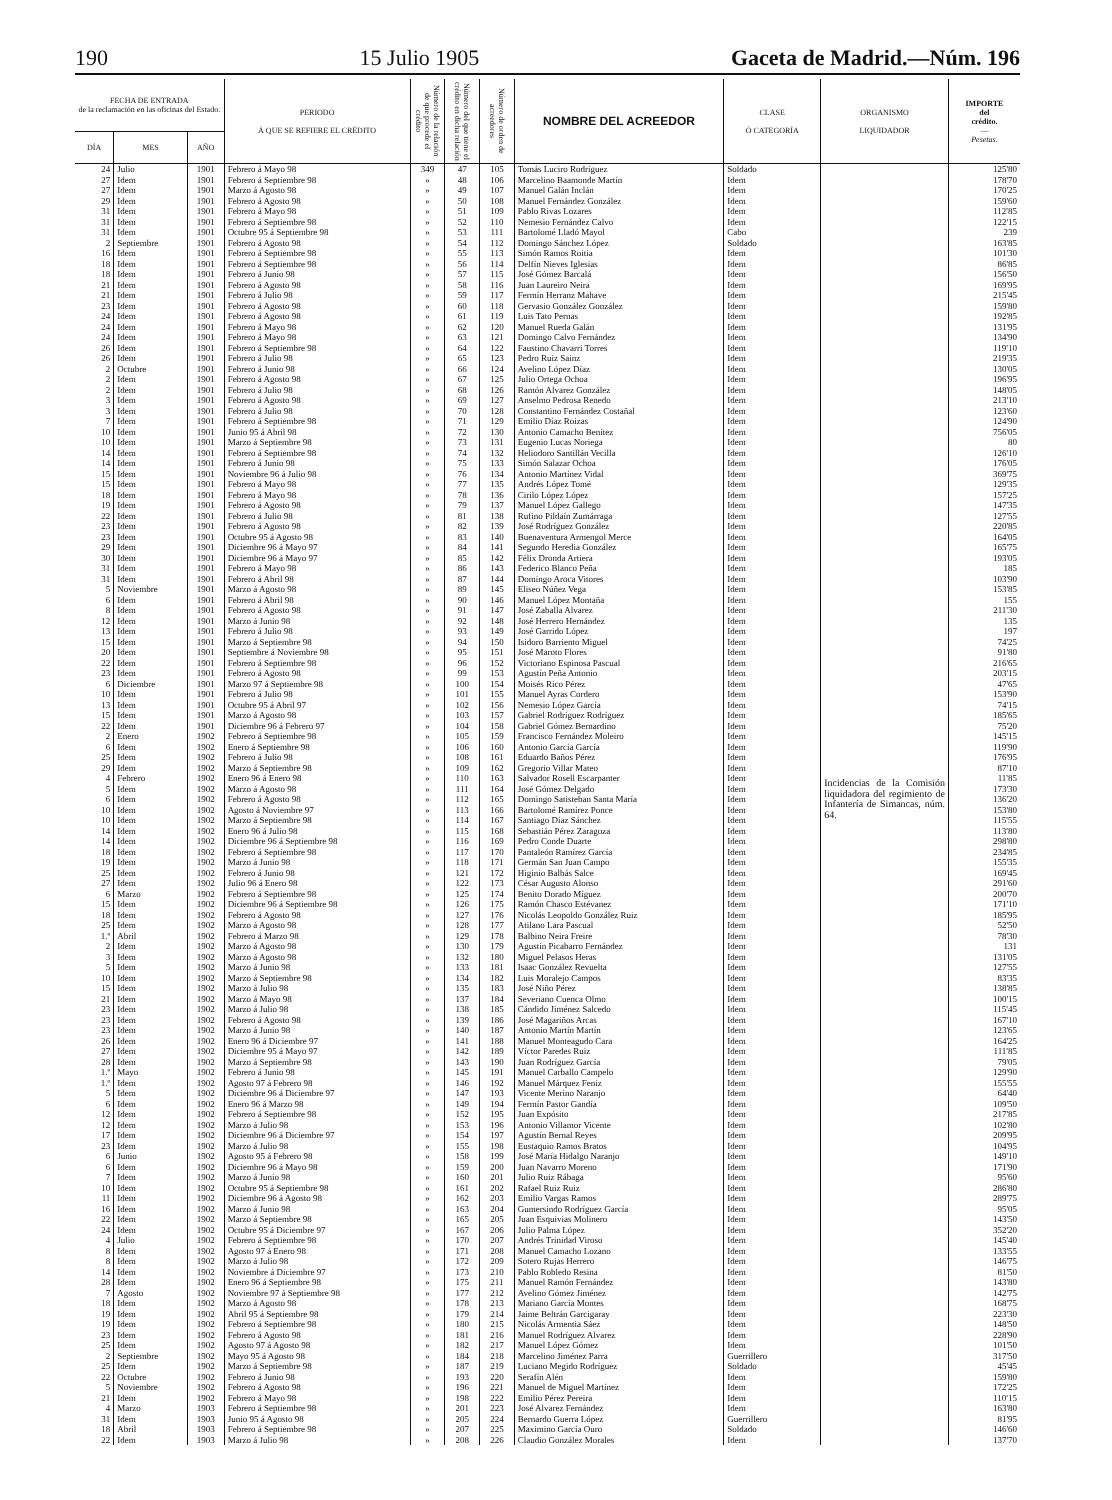190 15 Julio 1905 Gaceta de Madrid.—Núm. 196
| FECHA DE ENTRADA de la reclamación en las oficinas del Estado. | | | PERIODO Á QUE SE REFIERE EL CRÉDITO | Número de la relación de que procede el crédito | Número del que tiene el crédito en dicha relación | Número de orden de acreedores | NOMBRE DEL ACREEDOR | CLASE Ó CATEGORÍA | ORGANISMO LIQUIDADOR | IMPORTE del crédito. — Pesetas. |
| --- | --- | --- | --- | --- | --- | --- | --- | --- | --- | --- |
| DÍA | MES | AÑO | | | | | | | | |
| 24 | Julio | 1901 | Febrero á Mayo 98 | 349 | 47 | 105 | Tomás Luciro Rodríguez | Soldado | | 125'80 |
| 27 | Idem | 1901 | Febrero á Septiembre 98 | » | 48 | 106 | Marcelino Baamonde Martín | Idem | | 178'70 |
| 27 | Idem | 1901 | Marzo á Agosto 98 | » | 49 | 107 | Manuel Galán Inclán | Idem | | 170'25 |
| 29 | Idem | 1901 | Febrero á Agosto 98 | » | 50 | 108 | Manuel Fernández González | Idem | | 159'60 |
| 31 | Idem | 1901 | Febrero á Mayo 98 | » | 51 | 109 | Pablo Rivas Lozares | Idem | | 112'85 |
| 31 | Idem | 1901 | Febrero á Septiembre 98 | » | 52 | 110 | Nemesio Fernández Calvo | Idem | | 122'15 |
| 31 | Idem | 1901 | Octubre 95 á Septiembre 98 | » | 53 | 111 | Bartolomé Lladó Mayol | Cabo | | 239 |
| 2 | Septiembre | 1901 | Febrero á Agosto 98 | » | 54 | 112 | Domingo Sánchez López | Soldado | | 163'85 |
| 16 | Idem | 1901 | Febrero á Septiembre 98 | » | 55 | 113 | Simón Ramos Roitia | Idem | | 101'30 |
| 18 | Idem | 1901 | Febrero á Septiembre 98 | » | 56 | 114 | Delfín Nieves Iglesias | Idem | | 86'85 |
| 18 | Idem | 1901 | Febrero á Junio 98 | » | 57 | 115 | José Gómez Barcalá | Idem | | 156'50 |
| 21 | Idem | 1901 | Febrero á Agosto 98 | » | 58 | 116 | Juan Laureiro Neira | Idem | | 169'95 |
| 21 | Idem | 1901 | Febrero á Julio 98 | » | 59 | 117 | Fermín Herranz Mahave | Idem | | 215'45 |
| 23 | Idem | 1901 | Febrero á Agosto 98 | » | 60 | 118 | Gervasio González González | Idem | | 159'80 |
| 24 | Idem | 1901 | Febrero á Agosto 98 | » | 61 | 119 | Luis Tato Pernas | Idem | | 192'85 |
| 24 | Idem | 1901 | Febrero á Mayo 98 | » | 62 | 120 | Manuel Rueda Galán | Idem | | 131'95 |
| 24 | Idem | 1901 | Febrero á Mayo 98 | » | 63 | 121 | Domingo Calvo Fernández | Idem | | 134'90 |
| 26 | Idem | 1901 | Febrero á Septiembre 98 | » | 64 | 122 | Faustino Chavarri Torres | Idem | | 119'10 |
| 26 | Idem | 1901 | Febrero á Julio 98 | » | 65 | 123 | Pedro Ruiz Sainz | Idem | | 219'35 |
| 2 | Octubre | 1901 | Febrero á Junio 98 | » | 66 | 124 | Avelino López Díaz | Idem | | 130'05 |
| 2 | Idem | 1901 | Febrero á Agosto 98 | » | 67 | 125 | Julio Ortega Ochoa | Idem | | 196'95 |
| 2 | Idem | 1901 | Febrero á Julio 98 | » | 68 | 126 | Ramón Alvarez González | Idem | | 148'05 |
| 3 | Idem | 1901 | Febrero á Agosto 98 | » | 69 | 127 | Anselmo Pedrosa Renedo | Idem | | 213'10 |
| 3 | Idem | 1901 | Febrero á Julio 98 | » | 70 | 128 | Constantino Fernández Costañal | Idem | | 123'60 |
| 7 | Idem | 1901 | Febrero á Septiembre 98 | » | 71 | 129 | Emilio Díaz Roizas | Idem | | 124'90 |
| 10 | Idem | 1901 | Junio 95 á Abril 98 | » | 72 | 130 | Antonio Camacho Benítez | Idem | | 756'05 |
| 10 | Idem | 1901 | Marzo á Septiembre 98 | » | 73 | 131 | Eugenio Lucas Noriega | Idem | | 80 |
| 14 | Idem | 1901 | Febrero á Septiembre 98 | » | 74 | 132 | Heliodoro Santillán Vecilla | Idem | | 126'10 |
| 14 | Idem | 1901 | Febrero á Junio 98 | » | 75 | 133 | Simón Salazar Ochoa | Idem | | 176'05 |
| 15 | Idem | 1901 | Noviembre 96 á Julio 98 | » | 76 | 134 | Antonio Martínez Vidal | Idem | | 369'75 |
| 15 | Idem | 1901 | Febrero á Mayo 98 | » | 77 | 135 | Andrés López Tomé | Idem | | 129'35 |
| 18 | Idem | 1901 | Febrero á Mayo 98 | » | 78 | 136 | Cirilo López López | Idem | | 157'25 |
| 19 | Idem | 1901 | Febrero á Agosto 98 | » | 79 | 137 | Manuel López Gallego | Idem | | 147'35 |
| 22 | Idem | 1901 | Febrero á Julio 98 | » | 81 | 138 | Rufino Pildaín Zumárraga | Idem | | 127'55 |
| 23 | Idem | 1901 | Febrero á Agosto 98 | » | 82 | 139 | José Rodríguez González | Idem | | 220'85 |
| 23 | Idem | 1901 | Octubre 95 á Agosto 98 | » | 83 | 140 | Buenaventura Armengol Merce | Idem | | 164'05 |
| 29 | Idem | 1901 | Diciembre 96 á Mayo 97 | » | 84 | 141 | Segundo Heredia González | Idem | | 165'75 |
| 30 | Idem | 1901 | Diciembre 96 á Mayo 97 | » | 85 | 142 | Félix Dronda Artiera | Idem | | 193'05 |
| 31 | Idem | 1901 | Febrero á Mayo 98 | » | 86 | 143 | Federico Blanco Peña | Idem | | 185 |
| 31 | Idem | 1901 | Febrero á Abril 98 | » | 87 | 144 | Domingo Aroca Vitores | Idem | | 103'90 |
| 5 | Noviembre | 1901 | Marzo á Agosto 98 | » | 89 | 145 | Eliseo Núñez Vega | Idem | | 153'85 |
| 6 | Idem | 1901 | Febrero á Abril 98 | » | 90 | 146 | Manuel López Montaña | Idem | | 155 |
| 8 | Idem | 1901 | Febrero á Agosto 98 | » | 91 | 147 | José Zaballa Alvarez | Idem | | 211'30 |
| 12 | Idem | 1901 | Marzo á Junio 98 | » | 92 | 148 | José Herrero Hernández | Idem | | 135 |
| 13 | Idem | 1901 | Febrero á Julio 98 | » | 93 | 149 | José Garrido López | Idem | | 197 |
| 15 | Idem | 1901 | Marzo á Septiembre 98 | » | 94 | 150 | Isidoro Barriento Miguel | Idem | | 74'25 |
| 20 | Idem | 1901 | Septiembre á Noviembre 98 | » | 95 | 151 | José Maroto Flores | Idem | | 91'80 |
| 22 | Idem | 1901 | Febrero á Septiembre 98 | » | 96 | 152 | Victoriano Espinosa Pascual | Idem | | 216'65 |
| 23 | Idem | 1901 | Febrero á Agosto 98 | » | 99 | 153 | Agustín Peña Antonio | Idem | | 203'15 |
| 6 | Diciembre | 1901 | Marzo 97 á Septiembre 98 | » | 100 | 154 | Moisés Rico Pérez | Idem | | 47'65 |
| 10 | Idem | 1901 | Febrero á Julio 98 | » | 101 | 155 | Manuel Ayras Cordero | Idem | | 153'90 |
| 13 | Idem | 1901 | Octubre 95 á Abril 97 | » | 102 | 156 | Nemesio López García | Idem | | 74'15 |
| 15 | Idem | 1901 | Marzo á Agosto 98 | » | 103 | 157 | Gabriel Rodríguez Rodríguez | Idem | | 185'65 |
| 22 | Idem | 1901 | Diciembre 96 á Febrero 97 | » | 104 | 158 | Gabriel Gómez Bernardino | Idem | | 75'20 |
| 2 | Enero | 1902 | Febrero á Septiembre 98 | » | 105 | 159 | Francisco Fernández Moleiro | Idem | | 145'15 |
| 6 | Idem | 1902 | Enero á Septiembre 98 | » | 106 | 160 | Antonio García García | Idem | | 119'90 |
| 25 | Idem | 1902 | Febrero á Julio 98 | » | 108 | 161 | Eduardo Baños Pérez | Idem | | 176'95 |
| 29 | Idem | 1902 | Marzo á Septiembre 98 | » | 109 | 162 | Gregorio Villar Mateo | Idem | | 87'10 |
| 4 | Febrero | 1902 | Enero 96 á Enero 98 | » | 110 | 163 | Salvador Rosell Escarpanter | Idem | Incidencias de la Comisión liquidadora del regimiento de Infantería de Simancas, núm. 64. | 11'85 |
| 5 | Idem | 1902 | Marzo á Agosto 98 | » | 111 | 164 | José Gómez Delgado | Idem | | 173'30 |
| 6 | Idem | 1902 | Febrero á Agosto 98 | » | 112 | 165 | Domingo Satisteban Santa María | Idem | | 136'20 |
| 10 | Idem | 1902 | Agosto á Noviembre 97 | » | 113 | 166 | Bartolomé Ramírez Ponce | Idem | | 153'80 |
| 10 | Idem | 1902 | Marzo á Septiembre 98 | » | 114 | 167 | Santiago Díaz Sánchez | Idem | | 115'55 |
| 14 | Idem | 1902 | Enero 96 á Julio 98 | » | 115 | 168 | Sebastián Pérez Zaragoza | Idem | | 113'80 |
| 14 | Idem | 1902 | Diciembre 96 á Septiembre 98 | » | 116 | 169 | Pedro Conde Duarte | Idem | | 298'80 |
| 18 | Idem | 1902 | Febrero á Septiembre 98 | » | 117 | 170 | Pantaleón Ramírez García | Idem | | 234'85 |
| 19 | Idem | 1902 | Marzo á Junio 98 | » | 118 | 171 | Germán San Juan Campo | Idem | | 155'35 |
| 25 | Idem | 1902 | Febrero á Junio 98 | » | 121 | 172 | Higinio Balbás Salce | Idem | | 169'45 |
| 27 | Idem | 1902 | Julio 96 á Enero 98 | » | 122 | 173 | César Augusto Alonso | Idem | | 291'60 |
| 6 | Marzo | 1902 | Febrero á Septiembre 98 | » | 125 | 174 | Benito Dorado Míguez | Idem | | 200'70 |
| 15 | Idem | 1902 | Diciembre 96 á Septiembre 98 | » | 126 | 175 | Ramón Chasco Estévanez | Idem | | 171'10 |
| 18 | Idem | 1902 | Febrero á Agosto 98 | » | 127 | 176 | Nicolás Leopoldo González Ruiz | Idem | | 185'95 |
| 25 | Idem | 1902 | Marzo á Agosto 98 | » | 128 | 177 | Atilano Lara Pascual | Idem | | 52'50 |
| 1.º | Abril | 1902 | Febrero á Marzo 98 | » | 129 | 178 | Balbino Neira Freire | Idem | | 78'30 |
| 2 | Idem | 1902 | Marzo á Agosto 98 | » | 130 | 179 | Agustín Picabarro Fernández | Idem | | 131 |
| 3 | Idem | 1902 | Marzo á Agosto 98 | » | 132 | 180 | Miguel Pelasos Heras | Idem | | 131'05 |
| 5 | Idem | 1902 | Marzo á Junio 98 | » | 133 | 181 | Isaac González Revuelta | Idem | | 127'55 |
| 10 | Idem | 1902 | Marzo á Septiembre 98 | » | 134 | 182 | Luis Moralejo Campos | Idem | | 83'35 |
| 15 | Idem | 1902 | Marzo á Julio 98 | » | 135 | 183 | José Niño Pérez | Idem | | 138'85 |
| 21 | Idem | 1902 | Marzo á Mayo 98 | » | 137 | 184 | Severiano Cuenca Olmo | Idem | | 100'15 |
| 23 | Idem | 1902 | Marzo á Julio 98 | » | 138 | 185 | Cándido Jiménez Salcedo | Idem | | 115'45 |
| 23 | Idem | 1902 | Febrero á Agosto 98 | » | 139 | 186 | José Magariños Arcas | Idem | | 167'10 |
| 23 | Idem | 1902 | Marzo á Junio 98 | » | 140 | 187 | Antonio Martín Martín | Idem | | 123'65 |
| 26 | Idem | 1902 | Enero 96 á Diciembre 97 | » | 141 | 188 | Manuel Monteagudo Cara | Idem | | 164'25 |
| 27 | Idem | 1902 | Diciembre 95 á Mayo 97 | » | 142 | 189 | Víctor Paredes Ruiz | Idem | | 111'85 |
| 28 | Idem | 1902 | Marzo á Septiembre 98 | » | 143 | 190 | Juan Rodríguez García | Idem | | 79'05 |
| 1.º | Mayo | 1902 | Febrero á Junio 98 | » | 145 | 191 | Manuel Carballo Campelo | Idem | | 129'90 |
| 1.º | Idem | 1902 | Agosto 97 á Febrero 98 | » | 146 | 192 | Manuel Márquez Feniz | Idem | | 155'55 |
| 5 | Idem | 1902 | Diciembre 96 á Diciembre 97 | » | 147 | 193 | Vicente Merino Naranjo | Idem | | 64'40 |
| 6 | Idem | 1902 | Enero 96 á Marzo 98 | » | 149 | 194 | Fermín Pastor Gandía | Idem | | 109'50 |
| 12 | Idem | 1902 | Febrero á Septiembre 98 | » | 152 | 195 | Juan Expósito | Idem | | 217'85 |
| 12 | Idem | 1902 | Marzo á Julio 98 | » | 153 | 196 | Antonio Villamor Vicente | Idem | | 102'80 |
| 17 | Idem | 1902 | Diciembre 96 á Diciembre 97 | » | 154 | 197 | Agustín Bernal Reyes | Idem | | 209'95 |
| 23 | Idem | 1902 | Marzo á Julio 98 | » | 155 | 198 | Eustaquio Ramos Bratos | Idem | | 104'95 |
| 6 | Junio | 1902 | Agosto 95 á Febrero 98 | » | 158 | 199 | José María Hidalgo Naranjo | Idem | | 149'10 |
| 6 | Idem | 1902 | Diciembre 96 á Mayo 98 | » | 159 | 200 | Juan Navarro Moreno | Idem | | 171'90 |
| 7 | Idem | 1902 | Marzo á Junio 98 | » | 160 | 201 | Julio Ruiz Rábaga | Idem | | 95'60 |
| 10 | Idem | 1902 | Octubre 95 á Septiembre 98 | » | 161 | 202 | Rafael Ruiz Ruiz | Idem | | 286'80 |
| 11 | Idem | 1902 | Diciembre 96 á Agosto 98 | » | 162 | 203 | Emilio Vargas Ramos | Idem | | 289'75 |
| 16 | Idem | 1902 | Marzo á Junio 98 | » | 163 | 204 | Gumersindo Rodríguez García | Idem | | 95'05 |
| 22 | Idem | 1902 | Marzo á Septiembre 98 | » | 165 | 205 | Juan Esquivias Molinero | Idem | | 143'50 |
| 24 | Idem | 1902 | Octubre 95 á Diciembre 97 | » | 167 | 206 | Julio Palma López | Idem | | 352'20 |
| 4 | Julio | 1902 | Febrero á Septiembre 98 | » | 170 | 207 | Andrés Trinidad Viroso | Idem | | 145'40 |
| 8 | Idem | 1902 | Agosto 97 á Enero 98 | » | 171 | 208 | Manuel Camacho Lozano | Idem | | 133'55 |
| 8 | Idem | 1902 | Marzo á Julio 98 | » | 172 | 209 | Sotero Rujas Herrero | Idem | | 146'75 |
| 14 | Idem | 1902 | Noviembre á Diciembre 97 | » | 173 | 210 | Pablo Robledo Resina | Idem | | 81'50 |
| 28 | Idem | 1902 | Enero 96 á Septiembre 98 | » | 175 | 211 | Manuel Ramón Fernández | Idem | | 143'80 |
| 7 | Agosto | 1902 | Noviembre 97 á Septiembre 98 | » | 177 | 212 | Avelino Gómez Jiménez | Idem | | 142'75 |
| 18 | Idem | 1902 | Marzo á Agosto 98 | » | 178 | 213 | Mariano García Montes | Idem | | 168'75 |
| 19 | Idem | 1902 | Abril 95 á Septiembre 98 | » | 179 | 214 | Jaime Beltrán Garcigaray | Idem | | 223'30 |
| 19 | Idem | 1902 | Febrero á Septiembre 98 | » | 180 | 215 | Nicolás Armentia Sáez | Idem | | 148'50 |
| 23 | Idem | 1902 | Febrero á Agosto 98 | » | 181 | 216 | Manuel Rodríguez Alvarez | Idem | | 228'90 |
| 25 | Idem | 1902 | Agosto 97 á Agosto 98 | » | 182 | 217 | Manuel López Gómez | Idem | | 101'50 |
| 2 | Septiembre | 1902 | Mayo 95 á Agosto 98 | » | 184 | 218 | Marcelino Jiménez Parra | Guerrillero | | 317'50 |
| 25 | Idem | 1902 | Marzo á Septiembre 98 | » | 187 | 219 | Luciano Megido Rodríguez | Soldado | | 45'45 |
| 22 | Octubre | 1902 | Febrero á Junio 98 | » | 193 | 220 | Serafín Alén | Idem | | 159'80 |
| 5 | Noviembre | 1902 | Febrero á Agosto 98 | » | 196 | 221 | Manuel de Miguel Martínez | Idem | | 172'25 |
| 21 | Idem | 1902 | Febrero á Mayo 98 | » | 198 | 222 | Emilio Pérez Pereira | Idem | | 110'15 |
| 4 | Marzo | 1903 | Febrero á Septiembre 98 | » | 201 | 223 | José Alvarez Fernández | Idem | | 163'80 |
| 31 | Idem | 1903 | Junio 95 á Agosto 98 | » | 205 | 224 | Bernardo Guerra López | Guerrillero | | 81'95 |
| 18 | Abril | 1903 | Febrero á Septiembre 98 | » | 207 | 225 | Maximino García Ouro | Soldado | | 146'60 |
| 22 | Idem | 1903 | Marzo á Julio 98 | » | 208 | 226 | Claudio González Morales | Idem | | 137'70 |